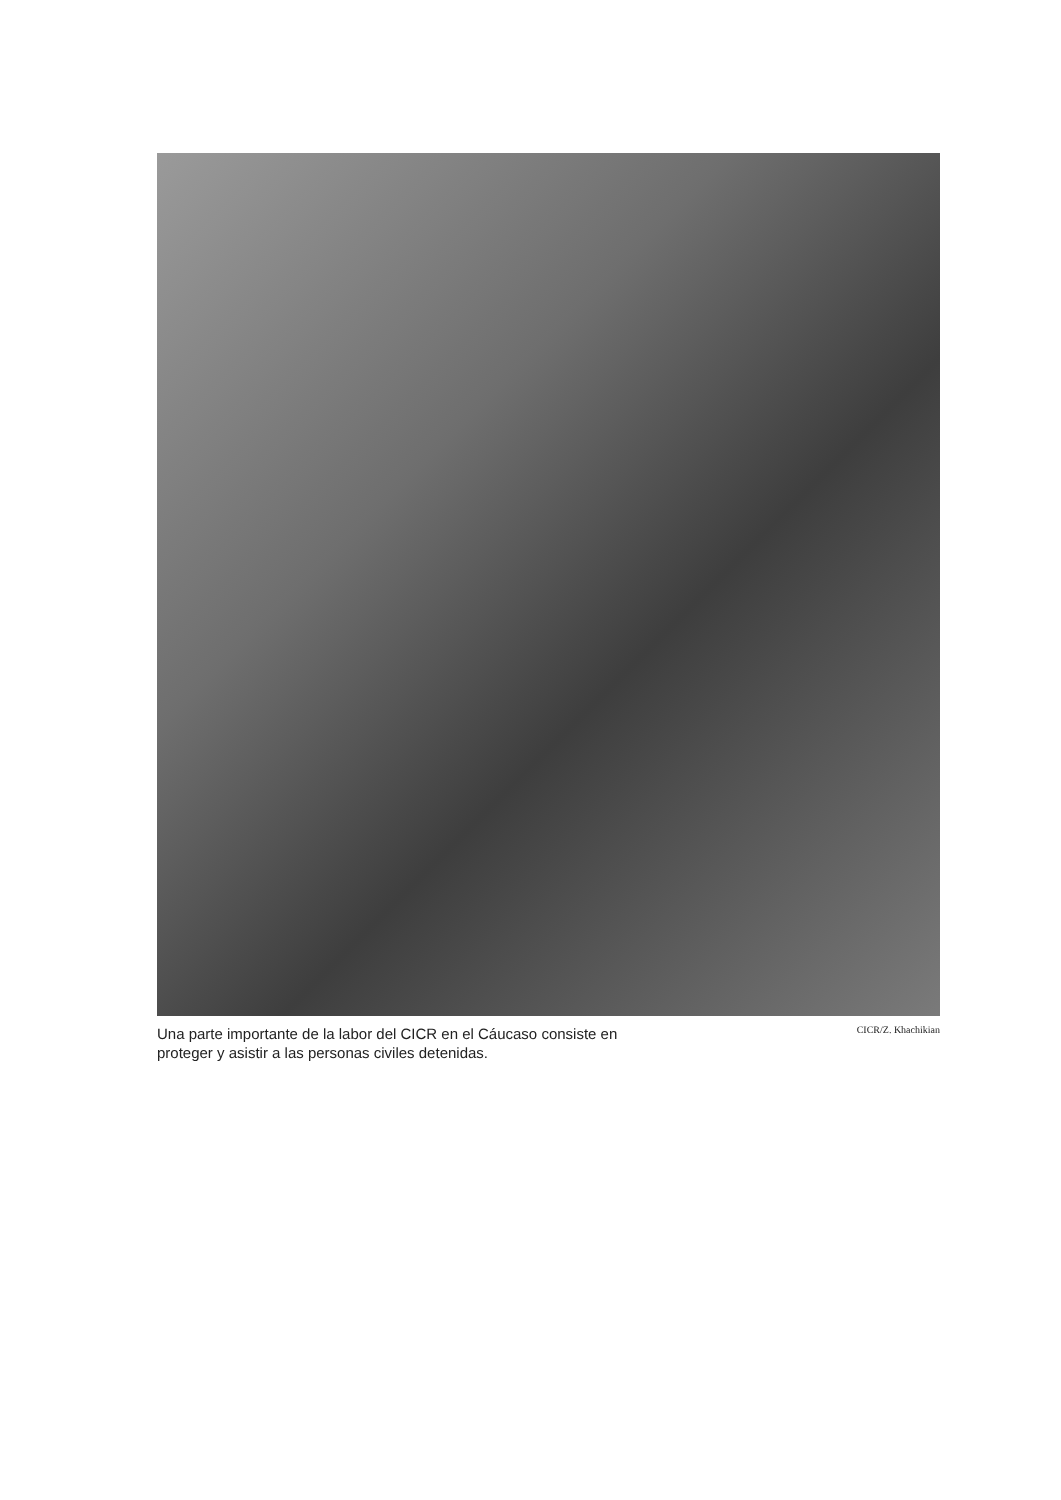Una parte importante de la labor del CICR en el Cáucaso consiste en proteger y asistir a las personas civiles detenidas.
CICR/Z. Khachikian